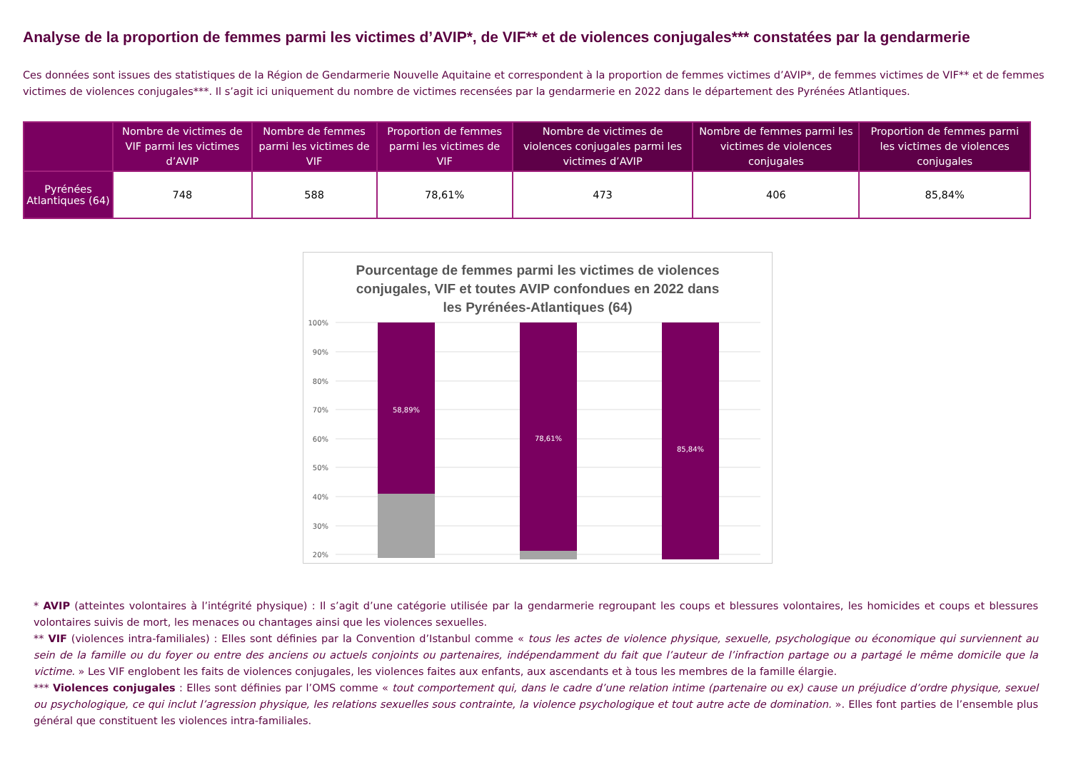Analyse de la proportion de femmes parmi les victimes d’AVIP*, de VIF** et de violences conjugales*** constatées par la gendarmerie
Ces données sont issues des statistiques de la Région de Gendarmerie Nouvelle Aquitaine et correspondent à la proportion de femmes victimes d’AVIP*, de femmes victimes de VIF** et de femmes victimes de violences conjugales***. Il s’agit ici uniquement du nombre de victimes recensées par la gendarmerie en 2022 dans le département des Pyrénées Atlantiques.
| | Nombre de victimes de VIF parmi les victimes d’AVIP | Nombre de femmes parmi les victimes de VIF | Proportion de femmes parmi les victimes de VIF | Nombre de victimes de violences conjugales parmi les victimes d’AVIP | Nombre de femmes parmi les victimes de violences conjugales | Proportion de femmes parmi les victimes de violences conjugales |
| --- | --- | --- | --- | --- | --- | --- |
| Pyrénées Atlantiques (64) | 748 | 588 | 78,61% | 473 | 406 | 85,84% |
Pourcentage de femmes parmi les victimes de violences conjugales, VIF et toutes AVIP confondues en 2022 dans les Pyrénées-Atlantiques (64)
100%
90%
80%
70%
60%
50%
40%
30%
20%
58,89%
78,61%
85,84%
* AVIP (atteintes volontaires à l’intégrité physique) : Il s’agit d’une catégorie utilisée par la gendarmerie regroupant les coups et blessures volontaires, les homicides et coups et blessures volontaires suivis de mort, les menaces ou chantages ainsi que les violences sexuelles.
** VIF (violences intra-familiales) : Elles sont définies par la Convention d’Istanbul comme « tous les actes de violence physique, sexuelle, psychologique ou économique qui surviennent au sein de la famille ou du foyer ou entre des anciens ou actuels conjoints ou partenaires, indépendamment du fait que l’auteur de l’infraction partage ou a partagé le même domicile que la victime. » Les VIF englobent les faits de violences conjugales, les violences faites aux enfants, aux ascendants et à tous les membres de la famille élargie.
*** Violences conjugales : Elles sont définies par l’OMS comme « tout comportement qui, dans le cadre d’une relation intime (partenaire ou ex) cause un préjudice d’ordre physique, sexuel ou psychologique, ce qui inclut l’agression physique, les relations sexuelles sous contrainte, la violence psychologique et tout autre acte de domination. ». Elles font parties de l’ensemble plus général que constituent les violences intra-familiales.